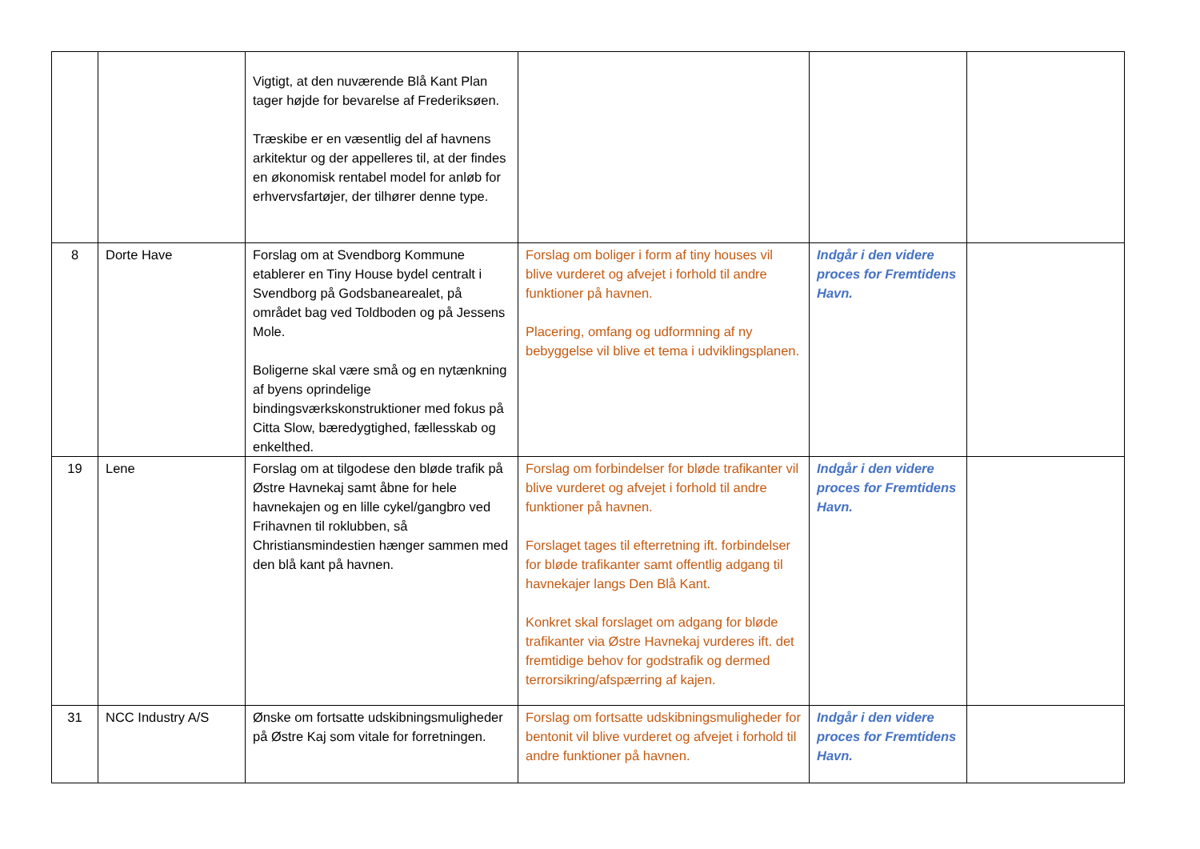| | | Vigtigt, at den nuværende Blå Kant Plan tager højde for bevarelse af Frederiksøen. Træskibe er en væsentlig del af havnens arkitektur og der appelleres til, at der findes en økonomisk rentabel model for anløb for erhvervsfartøjer, der tilhører denne type. | | | |
| 8 | Dorte Have | Forslag om at Svendborg Kommune etablerer en Tiny House bydel centralt i Svendborg på Godsbanearealet, på området bag ved Toldboden og på Jessens Mole. Boligerne skal være små og en nytænkning af byens oprindelige bindingsværkskonstruktioner med fokus på Citta Slow, bæredygtighed, fællesskab og enkelthed. | Forslag om boliger i form af tiny houses vil blive vurderet og afvejet i forhold til andre funktioner på havnen. Placering, omfang og udformning af ny bebyggelse vil blive et tema i udviklingsplanen. | Indgår i den videre proces for Fremtidens Havn. | |
| 19 | Lene | Forslag om at tilgodese den bløde trafik på Østre Havnekaj samt åbne for hele havnekajen og en lille cykel/gangbro ved Frihavnen til roklubben, så Christiansmindestien hænger sammen med den blå kant på havnen. | Forslag om forbindelser for bløde trafikanter vil blive vurderet og afvejet i forhold til andre funktioner på havnen. Forslaget tages til efterretning ift. forbindelser for bløde trafikanter samt offentlig adgang til havnekajer langs Den Blå Kant. Konkret skal forslaget om adgang for bløde trafikanter via Østre Havnekaj vurderes ift. det fremtidige behov for godstrafik og dermed terrorsikring/afspærring af kajen. | Indgår i den videre proces for Fremtidens Havn. | |
| 31 | NCC Industry A/S | Ønske om fortsatte udskibningsmuligheder på Østre Kaj som vitale for forretningen. | Forslag om fortsatte udskibningsmuligheder for bentonit vil blive vurderet og afvejet i forhold til andre funktioner på havnen. | Indgår i den videre proces for Fremtidens Havn. | |